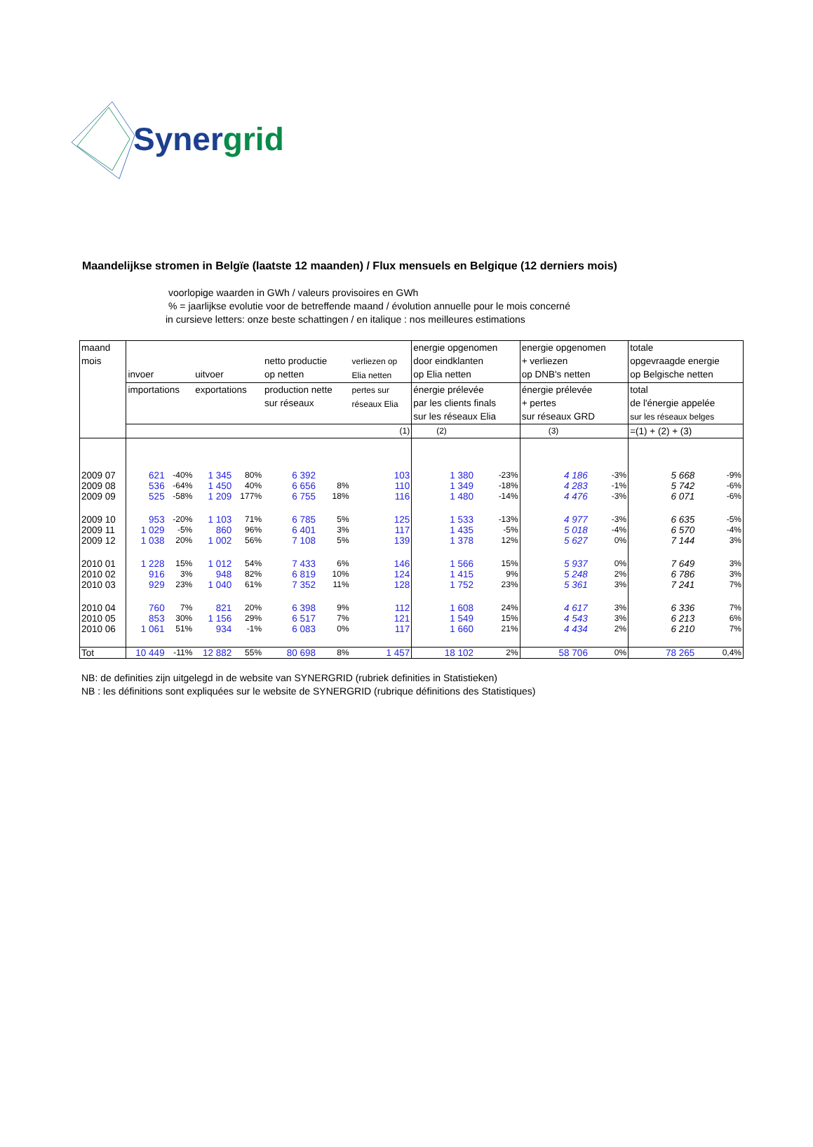Synergrid
Maandelijkse stromen in Belgïe (laatste 12 maanden) / Flux mensuels en Belgique (12 derniers mois)
voorlopige waarden in GWh / valeurs provisoires en GWh
% = jaarlijkse evolutie voor de betreffende maand / évolution annuelle pour le mois concerné
in cursieve letters: onze beste schattingen / en italique : nos meilleures estimations
| maand mois | invoer | | uitvoer | | netto productie op netten | | verliezen op Elia netten | energie opgenomen door eindklanten op Elia netten | | energie opgenomen + verliezen op DNB's netten | | totale opgevraagde energie op Belgische netten | |
| | importations | | exportations | | production nette sur réseaux | | pertes sur réseaux Elia | énergie prélevée par les clients finals sur les réseaux Elia | | énergie prélevée + pertes sur réseaux GRD | | total de l'énergie appelée sur les réseaux belges | |
| | | | | | | | (1) | (2) | | (3) | | =(1) + (2) + (3) | |
| 2009 07 | 621 | -40% | 1 345 | 80% | 6 392 | | 103 | 1 380 | -23% | 4 186 | -3% | 5 668 | -9% |
| 2009 08 | 536 | -64% | 1 450 | 40% | 6 656 | 8% | 110 | 1 349 | -18% | 4 283 | -1% | 5 742 | -6% |
| 2009 09 | 525 | -58% | 1 209 | 177% | 6 755 | 18% | 116 | 1 480 | -14% | 4 476 | -3% | 6 071 | -6% |
| 2009 10 | 953 | -20% | 1 103 | 71% | 6 785 | 5% | 125 | 1 533 | -13% | 4 977 | -3% | 6 635 | -5% |
| 2009 11 | 1 029 | -5% | 860 | 96% | 6 401 | 3% | 117 | 1 435 | -5% | 5 018 | -4% | 6 570 | -4% |
| 2009 12 | 1 038 | 20% | 1 002 | 56% | 7 108 | 5% | 139 | 1 378 | 12% | 5 627 | 0% | 7 144 | 3% |
| 2010 01 | 1 228 | 15% | 1 012 | 54% | 7 433 | 6% | 146 | 1 566 | 15% | 5 937 | 0% | 7 649 | 3% |
| 2010 02 | 916 | 3% | 948 | 82% | 6 819 | 10% | 124 | 1 415 | 9% | 5 248 | 2% | 6 786 | 3% |
| 2010 03 | 929 | 23% | 1 040 | 61% | 7 352 | 11% | 128 | 1 752 | 23% | 5 361 | 3% | 7 241 | 7% |
| 2010 04 | 760 | 7% | 821 | 20% | 6 398 | 9% | 112 | 1 608 | 24% | 4 617 | 3% | 6 336 | 7% |
| 2010 05 | 853 | 30% | 1 156 | 29% | 6 517 | 7% | 121 | 1 549 | 15% | 4 543 | 3% | 6 213 | 6% |
| 2010 06 | 1 061 | 51% | 934 | -1% | 6 083 | 0% | 117 | 1 660 | 21% | 4 434 | 2% | 6 210 | 7% |
| Tot | 10 449 | -11% | 12 882 | 55% | 80 698 | 8% | 1 457 | 18 102 | 2% | 58 706 | 0% | 78 265 | 0,4% |
NB: de definities zijn uitgelegd in de website van SYNERGRID (rubriek definities in Statistieken)
NB : les définitions sont expliquées sur le website de SYNERGRID (rubrique définitions des Statistiques)